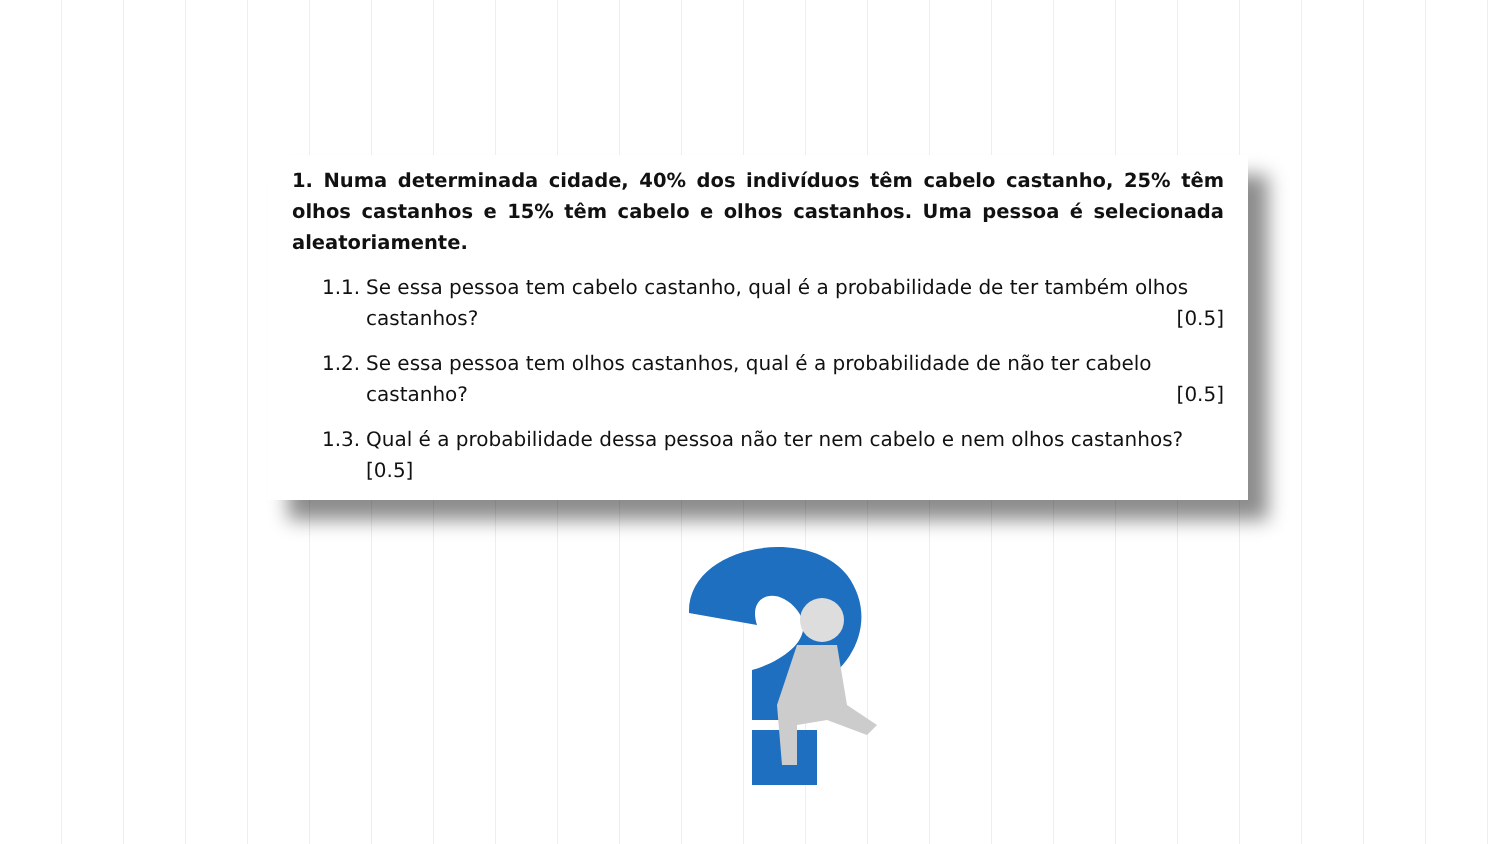1. Numa determinada cidade, 40% dos indivíduos têm cabelo castanho, 25% têm olhos castanhos e 15% têm cabelo e olhos castanhos. Uma pessoa é selecionada aleatoriamente.
1.1.
Se essa pessoa tem cabelo castanho, qual é a probabilidade de ter também olhos castanhos? [0.5]
1.2.
Se essa pessoa tem olhos castanhos, qual é a probabilidade de não ter cabelo castanho? [0.5]
1.3.
Qual é a probabilidade dessa pessoa não ter nem cabelo e nem olhos castanhos?[0.5]